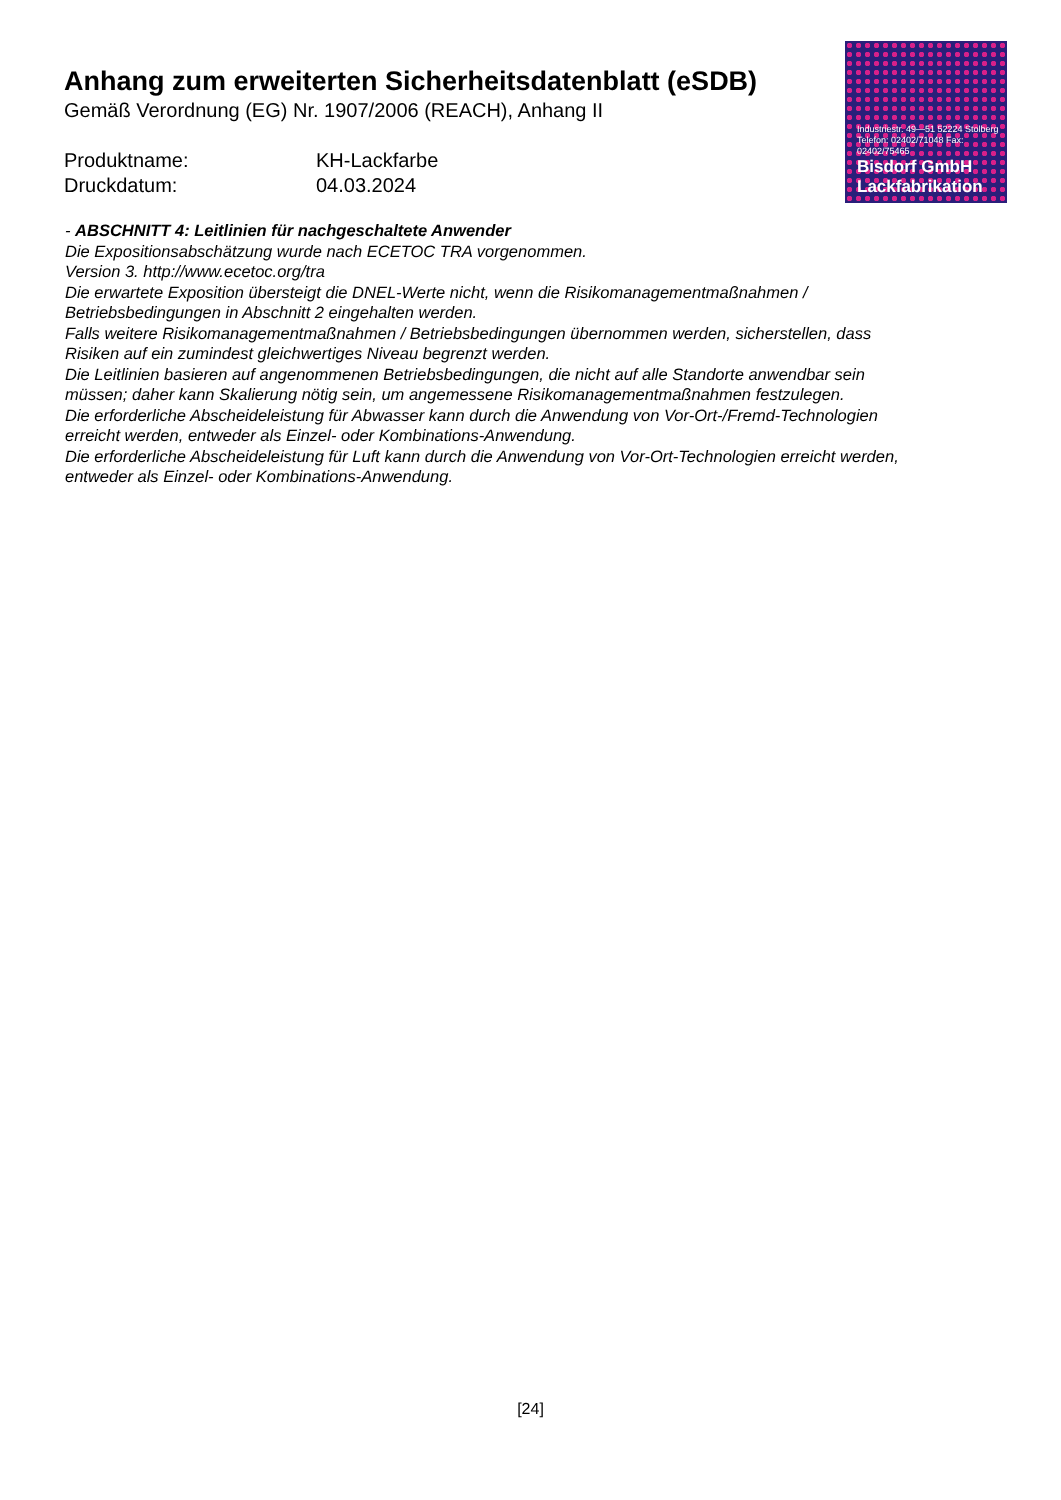Anhang zum erweiterten Sicherheitsdatenblatt (eSDB)
Gemäß Verordnung (EG) Nr. 1907/2006 (REACH), Anhang II
Produktname: KH-Lackfarbe
Druckdatum: 04.03.2024
Industriestr. 49—51 52224 Stolberg Telefon: 02402/71048 Fax: 02402/75465
Bisdorf GmbH
Lackfabrikation
- ABSCHNITT 4: Leitlinien für nachgeschaltete Anwender
Die Expositionsabschätzung wurde nach ECETOC TRA vorgenommen.
Version 3. http://www.ecetoc.org/tra
Die erwartete Exposition übersteigt die DNEL-Werte nicht, wenn die Risikomanagementmaßnahmen / Betriebsbedingungen in Abschnitt 2 eingehalten werden.
Falls weitere Risikomanagementmaßnahmen / Betriebsbedingungen übernommen werden, sicherstellen, dass Risiken auf ein zumindest gleichwertiges Niveau begrenzt werden.
Die Leitlinien basieren auf angenommenen Betriebsbedingungen, die nicht auf alle Standorte anwendbar sein müssen; daher kann Skalierung nötig sein, um angemessene Risikomanagementmaßnahmen festzulegen.
Die erforderliche Abscheideleistung für Abwasser kann durch die Anwendung von Vor-Ort-/Fremd-Technologien erreicht werden, entweder als Einzel- oder Kombinations-Anwendung.
Die erforderliche Abscheideleistung für Luft kann durch die Anwendung von Vor-Ort-Technologien erreicht werden, entweder als Einzel- oder Kombinations-Anwendung.
[24]